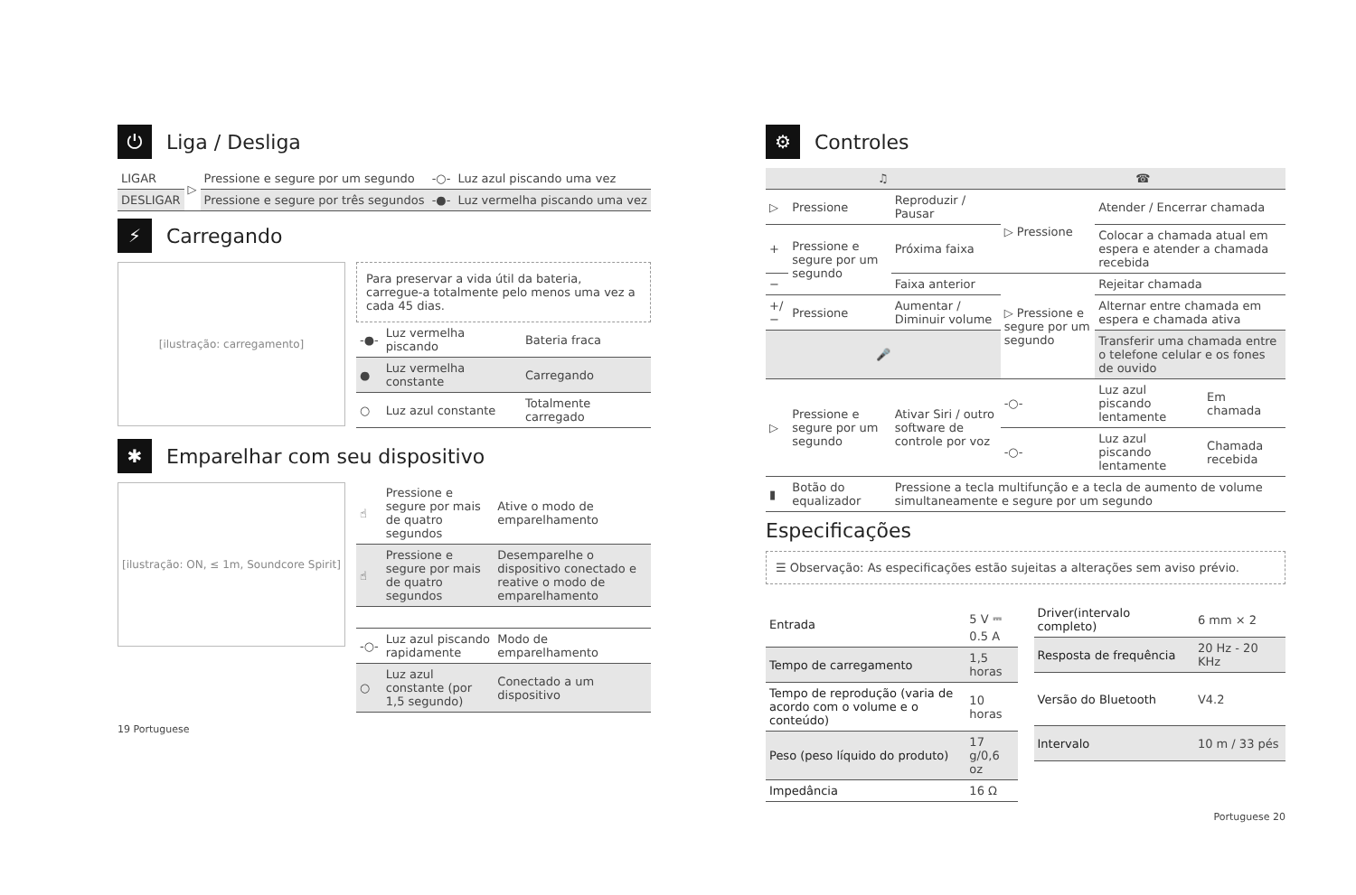⏻ Liga / Desliga
| LIGAR | ▷ | Pressione e segure por um segundo | -○- | Luz azul piscando uma vez |
| DESLIGAR | | Pressione e segure por três segundos | -●- | Luz vermelha piscando uma vez |
⚡ Carregando
[ilustração: carregamento]
Para preservar a vida útil da bateria, carregue-a totalmente pelo menos uma vez a cada 45 dias.
| -●- | Luz vermelha piscando | Bateria fraca |
| ● | Luz vermelha constante | Carregando |
| ○ | Luz azul constante | Totalmente carregado |
✱ Emparelhar com seu dispositivo
[ilustração: ON, ≤ 1m, Soundcore Spirit]
| ☝ | Pressione e segure por mais de quatro segundos | Ative o modo de emparelhamento |
| ☝ | Pressione e segure por mais de quatro segundos | Desemparelhe o dispositivo conectado e reative o modo de emparelhamento |
| -○- | Luz azul piscando rapidamente | Modo de emparelhamento |
| ○ | Luz azul constante (por 1,5 segundo) | Conectado a um dispositivo |
19 Portuguese
⚙ Controles
| ♫ | | | ☎ | | |
| --- | --- | --- | --- | --- | --- |
| ▷ | Pressione | Reproduzir / Pausar | ▷ Pressione | Atender / Encerrar chamada | |
| + | Pressione e segure por um segundo | Próxima faixa | | Colocar a chamada atual em espera e atender a chamada recebida | |
| − | | Faixa anterior | ▷ Pressione e segure por um segundo | Rejeitar chamada | |
| +/− | Pressione | Aumentar / Diminuir volume | | Alternar entre chamada em espera e chamada ativa | |
| 🎤 | | | | Transferir uma chamada entre o telefone celular e os fones de ouvido | |
| ▷ | Pressione e segure por um segundo | Ativar Siri / outro software de controle por voz | -○- | Luz azul piscando lentamente | Em chamada |
| | | | -○- | Luz azul piscando lentamente | Chamada recebida |
| ▮ | Botão do equalizador | Pressione a tecla multifunção e a tecla de aumento de volume simultaneamente e segure por um segundo | | | |
Especificações
☰ Observação: As especificações estão sujeitas a alterações sem aviso prévio.
| Entrada | 5 V ⎓ 0.5 A |
| Tempo de carregamento | 1,5 horas |
| Tempo de reprodução (varia de acordo com o volume e o conteúdo) | 10 horas |
| Peso (peso líquido do produto) | 17 g/0,6 oz |
| Impedância | 16 Ω |
| Driver(intervalo completo) | 6 mm × 2 |
| Resposta de frequência | 20 Hz - 20 KHz |
| Versão do Bluetooth | V4.2 |
| Intervalo | 10 m / 33 pés |
Portuguese 20